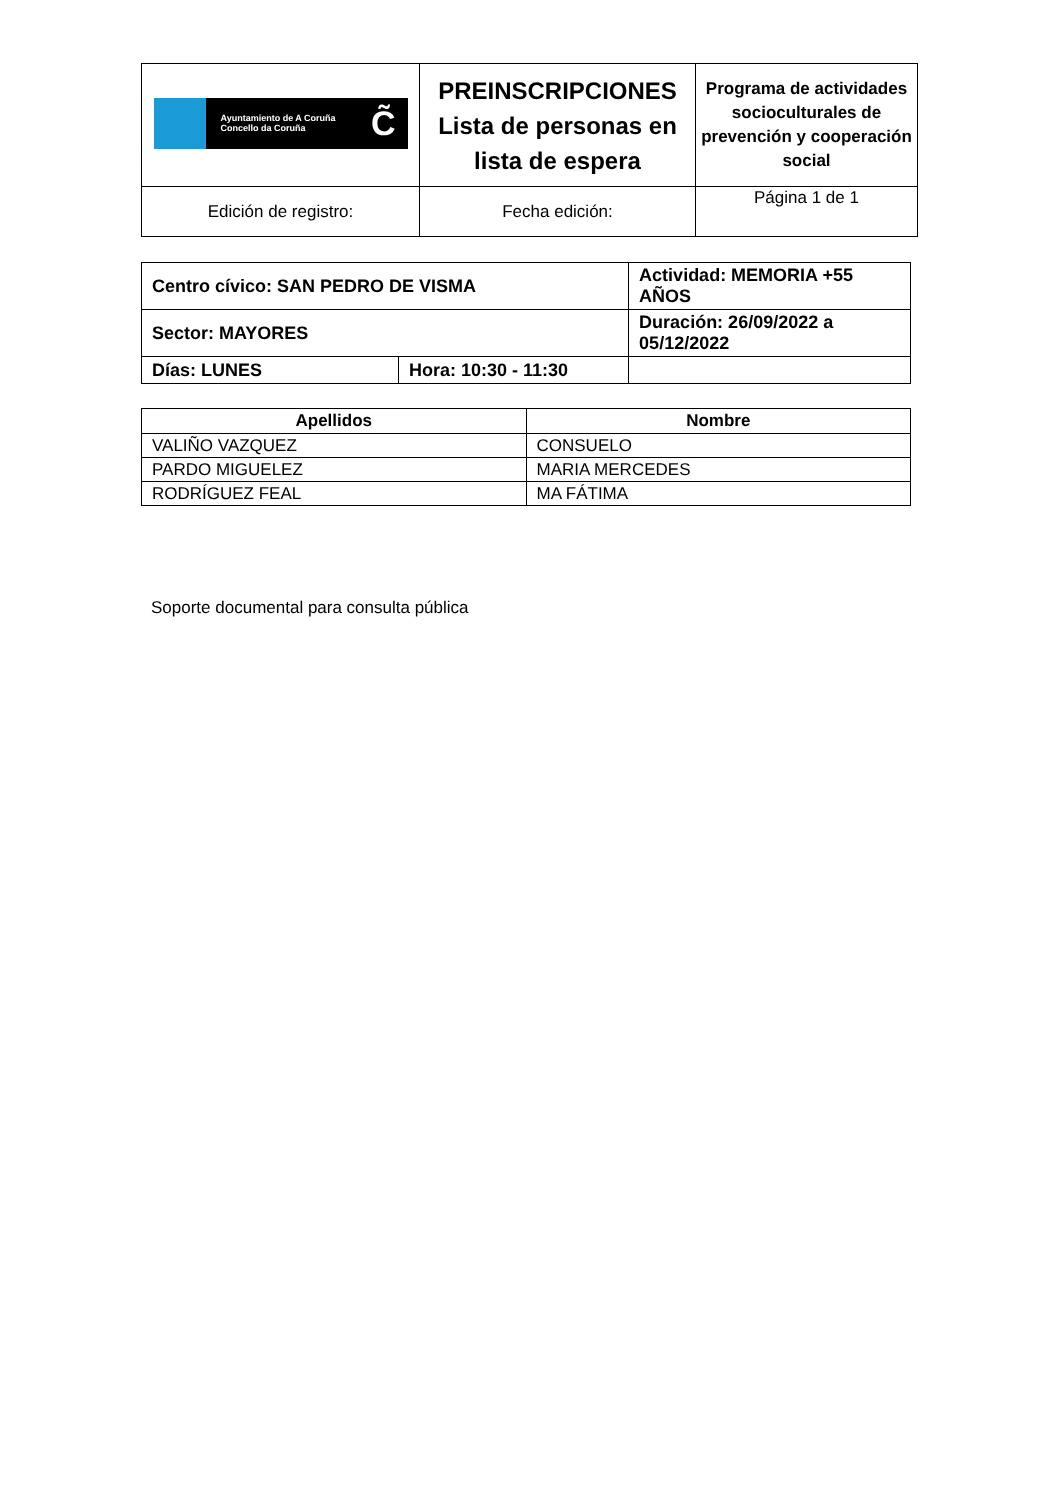| Ayuntamiento de A Coruña Concello da Coruña C̃ | PREINSCRIPCIONES Lista de personas en lista de espera | Programa de actividades socioculturales de prevención y cooperación social |
| Edición de registro: | Fecha edición: | Página 1 de 1 |
| Centro cívico: SAN PEDRO DE VISMA | | Actividad: MEMORIA +55 AÑOS | |
| Sector: MAYORES | | Duración: 26/09/2022 a 05/12/2022 | |
| Días: LUNES | Hora: 10:30 - 11:30 | | |
| Apellidos | Nombre |
| --- | --- |
| VALIÑO VAZQUEZ | CONSUELO |
| PARDO MIGUELEZ | MARIA MERCEDES |
| RODRÍGUEZ FEAL | MA FÁTIMA |
Soporte documental para consulta pública